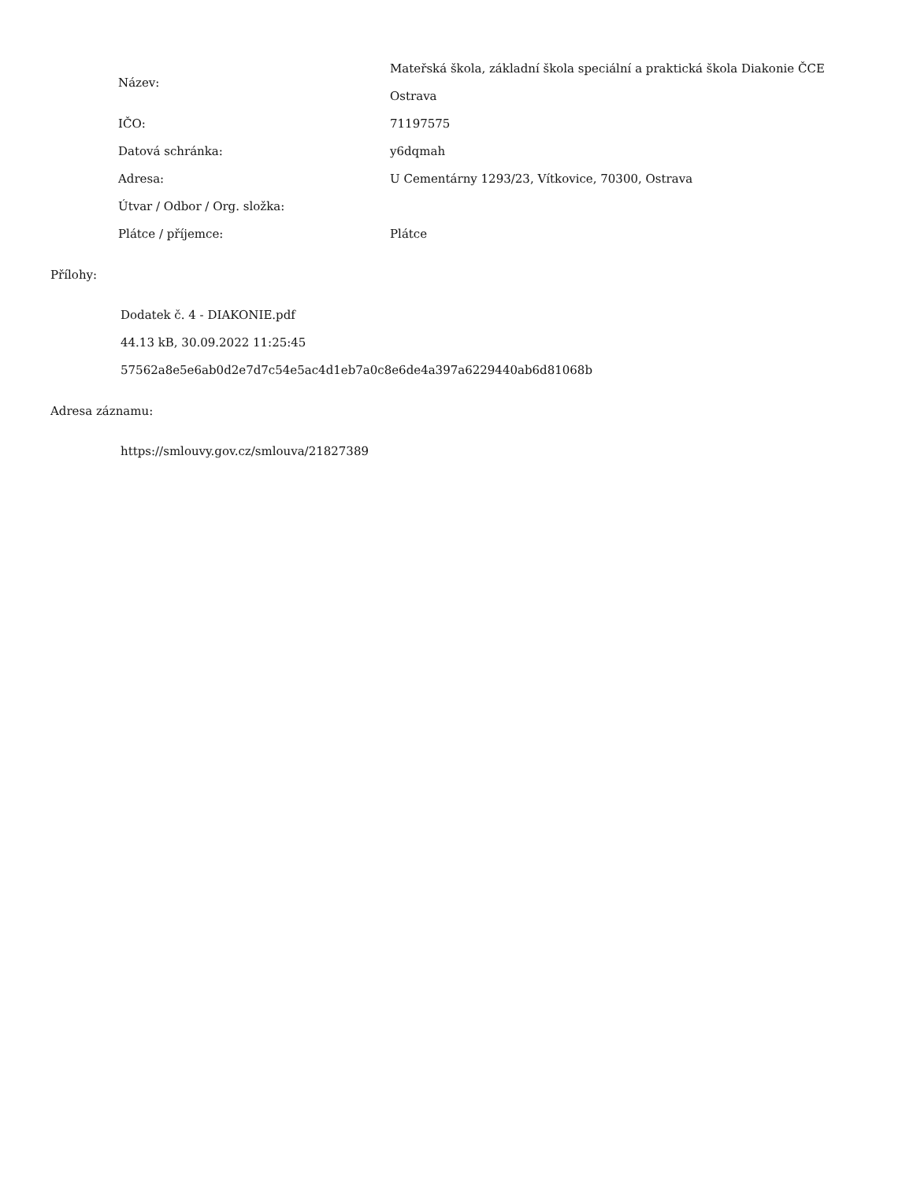| Název: | Mateřská škola, základní škola speciální a praktická škola Diakonie ČCE Ostrava |
| IČO: | 71197575 |
| Datová schránka: | y6dqmah |
| Adresa: | U Cementárny 1293/23, Vítkovice, 70300, Ostrava |
| Útvar / Odbor / Org. složka: | |
| Plátce / příjemce: | Plátce |
Přílohy:
Dodatek č. 4 - DIAKONIE.pdf
44.13 kB, 30.09.2022 11:25:45
57562a8e5e6ab0d2e7d7c54e5ac4d1eb7a0c8e6de4a397a6229440ab6d81068b
Adresa záznamu:
https://smlouvy.gov.cz/smlouva/21827389